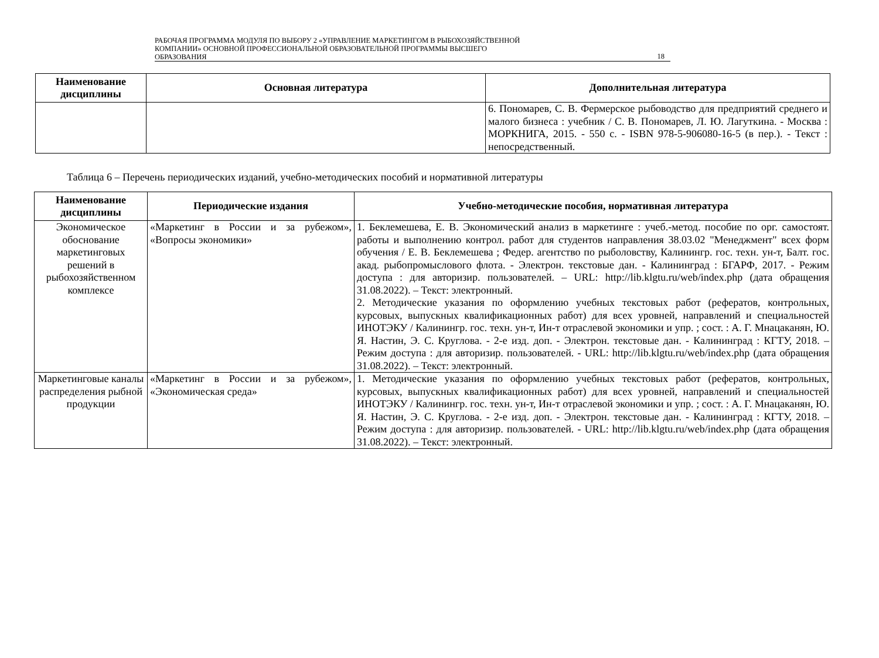РАБОЧАЯ ПРОГРАММА МОДУЛЯ ПО ВЫБОРУ 2 «УПРАВЛЕНИЕ МАРКЕТИНГОМ В РЫБОХОЗЯЙСТВЕННОЙ
КОМПАНИИ» ОСНОВНОЙ ПРОФЕССИОНАЛЬНОЙ ОБРАЗОВАТЕЛЬНОЙ ПРОГРАММЫ ВЫСШЕГО
ОБРАЗОВАНИЯ
18
| Наименование дисциплины | Основная литература | Дополнительная литература |
| --- | --- | --- |
| | | 6. Пономарев, С. В. Фермерское рыбоводство для предприятий среднего и малого бизнеса : учебник / С. В. Пономарев, Л. Ю. Лагуткина. - Москва : МОРКНИГА, 2015. - 550 с. - ISBN 978-5-906080-16-5 (в пер.). - Текст : непосредственный. |
Таблица 6 – Перечень периодических изданий, учебно-методических пособий и нормативной литературы
| Наименование дисциплины | Периодические издания | Учебно-методические пособия, нормативная литература |
| --- | --- | --- |
| Экономическое обоснование маркетинговых решений в рыбохозяйственном комплексе | «Маркетинг в России и за рубежом», «Вопросы экономики» | 1. Беклемешева, Е. В. Экономический анализ в маркетинге : учеб.-метод. пособие по орг. самостоят. работы и выполнению контрол. работ для студентов направления 38.03.02 "Менеджмент" всех форм обучения / Е. В. Беклемешева ; Федер. агентство по рыболовству, Калинингр. гос. техн. ун-т, Балт. гос. акад. рыбопромыслового флота. - Электрон. текстовые дан. - Калининград : БГАРФ, 2017. - Режим доступа : для авторизир. пользователей. – URL: http://lib.klgtu.ru/web/index.php (дата обращения 31.08.2022). – Текст: электронный. 2. Методические указания по оформлению учебных текстовых работ (рефератов, контрольных, курсовых, выпускных квалификационных работ) для всех уровней, направлений и специальностей ИНОТЭКУ / Калинингр. гос. техн. ун-т, Ин-т отраслевой экономики и упр. ; сост. : А. Г. Мнацаканян, Ю. Я. Настин, Э. С. Круглова. - 2-е изд. доп. - Электрон. текстовые дан. - Калининград : КГТУ, 2018. – Режим доступа : для авторизир. пользователей. - URL: http://lib.klgtu.ru/web/index.php (дата обращения 31.08.2022). – Текст: электронный. |
| Маркетинговые каналы распределения рыбной продукции | «Маркетинг в России и за рубежом», «Экономическая среда» | 1. Методические указания по оформлению учебных текстовых работ (рефератов, контрольных, курсовых, выпускных квалификационных работ) для всех уровней, направлений и специальностей ИНОТЭКУ / Калинингр. гос. техн. ун-т, Ин-т отраслевой экономики и упр. ; сост. : А. Г. Мнацаканян, Ю. Я. Настин, Э. С. Круглова. - 2-е изд. доп. - Электрон. текстовые дан. - Калининград : КГТУ, 2018. – Режим доступа : для авторизир. пользователей. - URL: http://lib.klgtu.ru/web/index.php (дата обращения 31.08.2022). – Текст: электронный. |